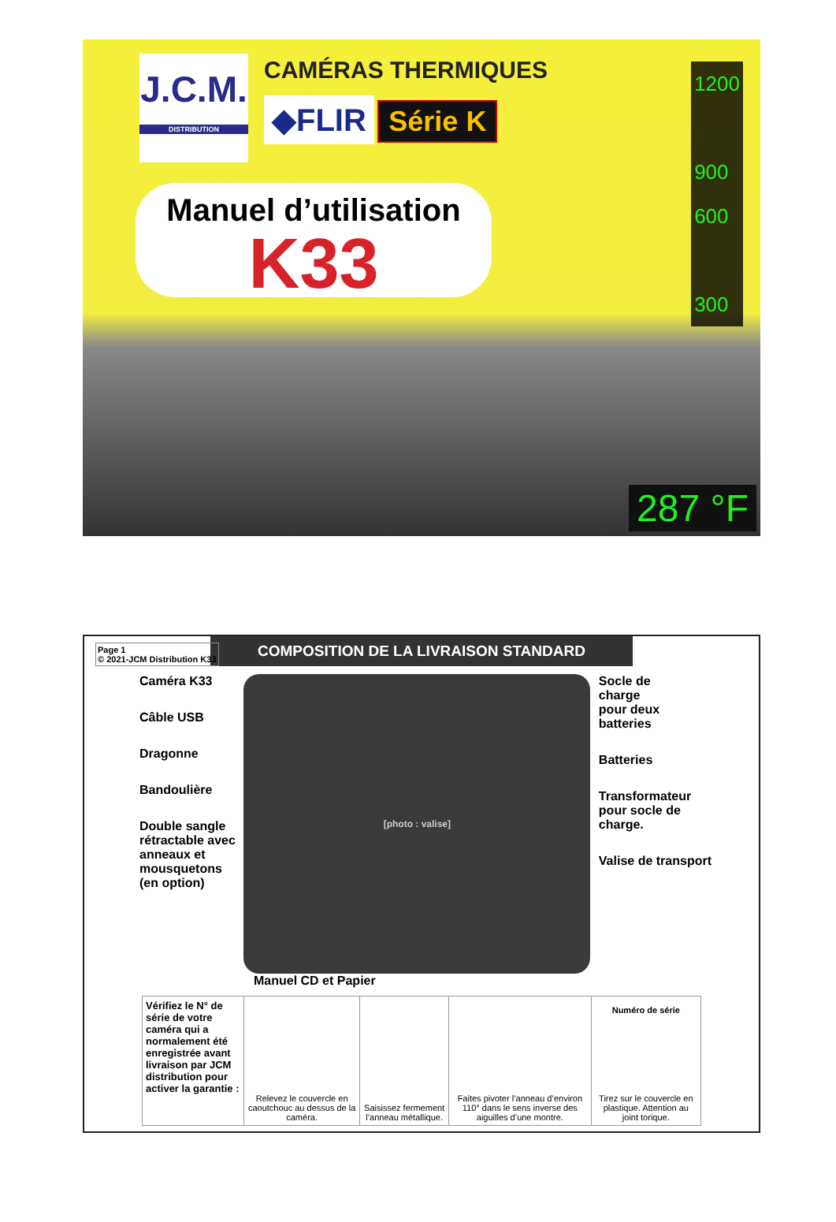J.C.M.
DISTRIBUTION
CAMÉRAS THERMIQUES
◆FLIR Série K
Manuel d’utilisation
K33
1200
900
600
300
287 °F
Page 1
© 2021-JCM Distribution K33
COMPOSITION DE LA LIVRAISON STANDARD
Caméra K33
Câble USB
Dragonne
Bandoulière
Double sangle
rétractable avec
anneaux et
mousquetons
(en option)
[photo : valise]
Socle de
charge
pour deux
batteries
Batteries
Transformateur
pour socle de
charge.
Valise de transport
Manuel CD et Papier
| Vérifiez le N° de série de votre caméra qui a normalement été enregistrée avant livraison par JCM distribution pour activer la garantie : | Relevez le couvercle en caoutchouc au dessus de la caméra. | Saisissez fermement l’anneau métallique. | Faites pivoter l’anneau d’environ 110° dans le sens inverse des aiguilles d’une montre. | Numéro de série Tirez sur le couvercle en plastique. Attention au joint torique. |